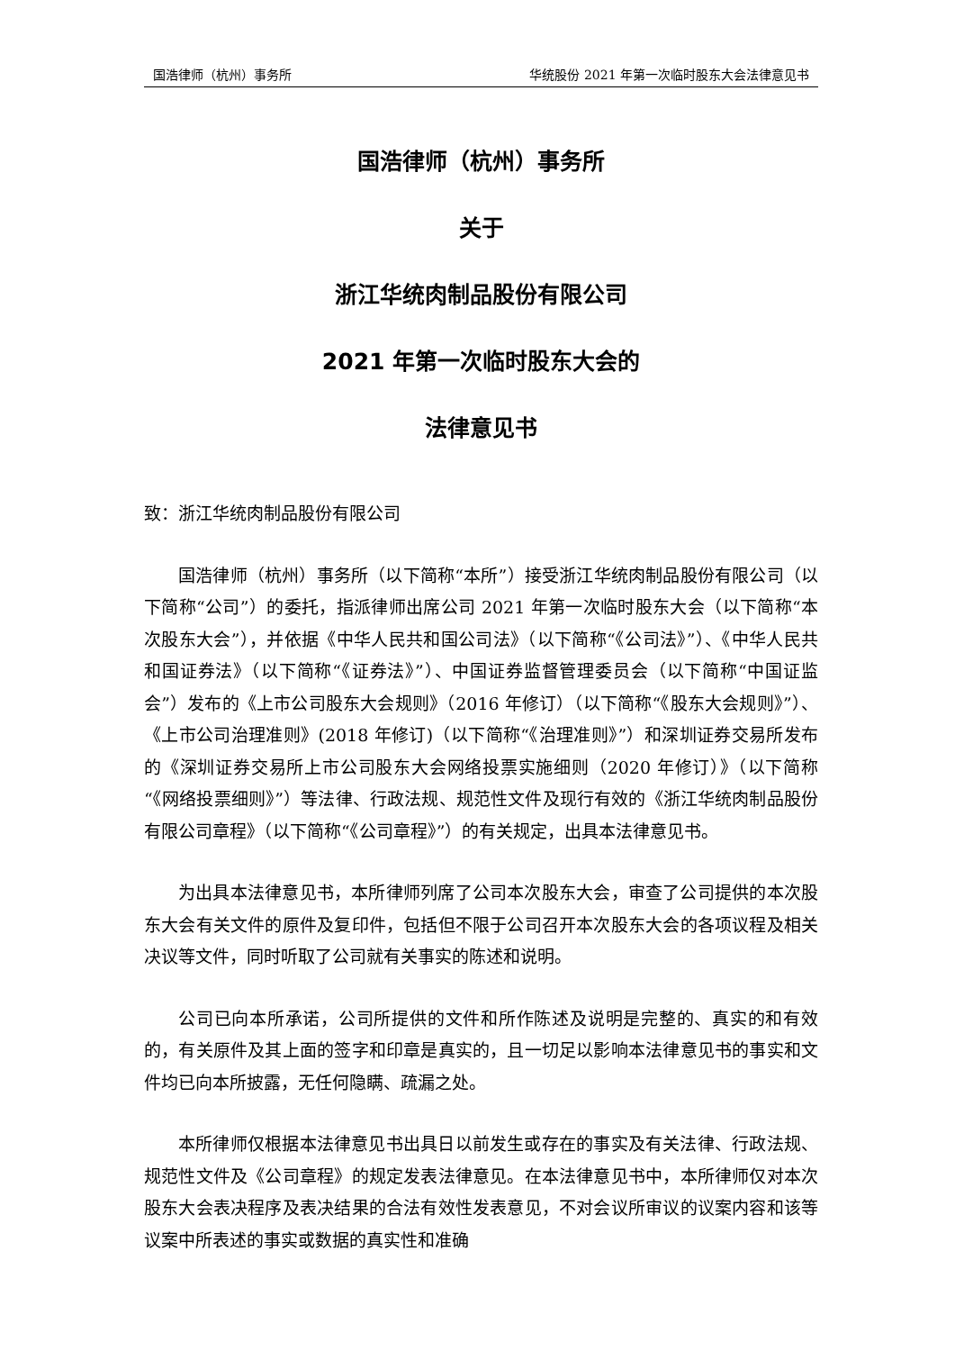国浩律师（杭州）事务所 华统股份 2021 年第一次临时股东大会法律意见书
国浩律师（杭州）事务所
关于
浙江华统肉制品股份有限公司
2021 年第一次临时股东大会的
法律意见书
致：浙江华统肉制品股份有限公司
国浩律师（杭州）事务所（以下简称“本所”）接受浙江华统肉制品股份有限公司（以下简称“公司”）的委托，指派律师出席公司 2021 年第一次临时股东大会（以下简称“本次股东大会”），并依据《中华人民共和国公司法》（以下简称“《公司法》”）、《中华人民共和国证券法》（以下简称“《证券法》”）、中国证券监督管理委员会（以下简称“中国证监会”）发布的《上市公司股东大会规则》（2016 年修订）（以下简称“《股东大会规则》”）、《上市公司治理准则》(2018 年修订)（以下简称“《治理准则》”）和深圳证券交易所发布的《深圳证券交易所上市公司股东大会网络投票实施细则（2020 年修订）》（以下简称“《网络投票细则》”）等法律、行政法规、规范性文件及现行有效的《浙江华统肉制品股份有限公司章程》（以下简称“《公司章程》”）的有关规定，出具本法律意见书。
为出具本法律意见书，本所律师列席了公司本次股东大会，审查了公司提供的本次股东大会有关文件的原件及复印件，包括但不限于公司召开本次股东大会的各项议程及相关决议等文件，同时听取了公司就有关事实的陈述和说明。
公司已向本所承诺，公司所提供的文件和所作陈述及说明是完整的、真实的和有效的，有关原件及其上面的签字和印章是真实的，且一切足以影响本法律意见书的事实和文件均已向本所披露，无任何隐瞒、疏漏之处。
本所律师仅根据本法律意见书出具日以前发生或存在的事实及有关法律、行政法规、规范性文件及《公司章程》的规定发表法律意见。在本法律意见书中，本所律师仅对本次股东大会表决程序及表决结果的合法有效性发表意见，不对会议所审议的议案内容和该等议案中所表述的事实或数据的真实性和准确